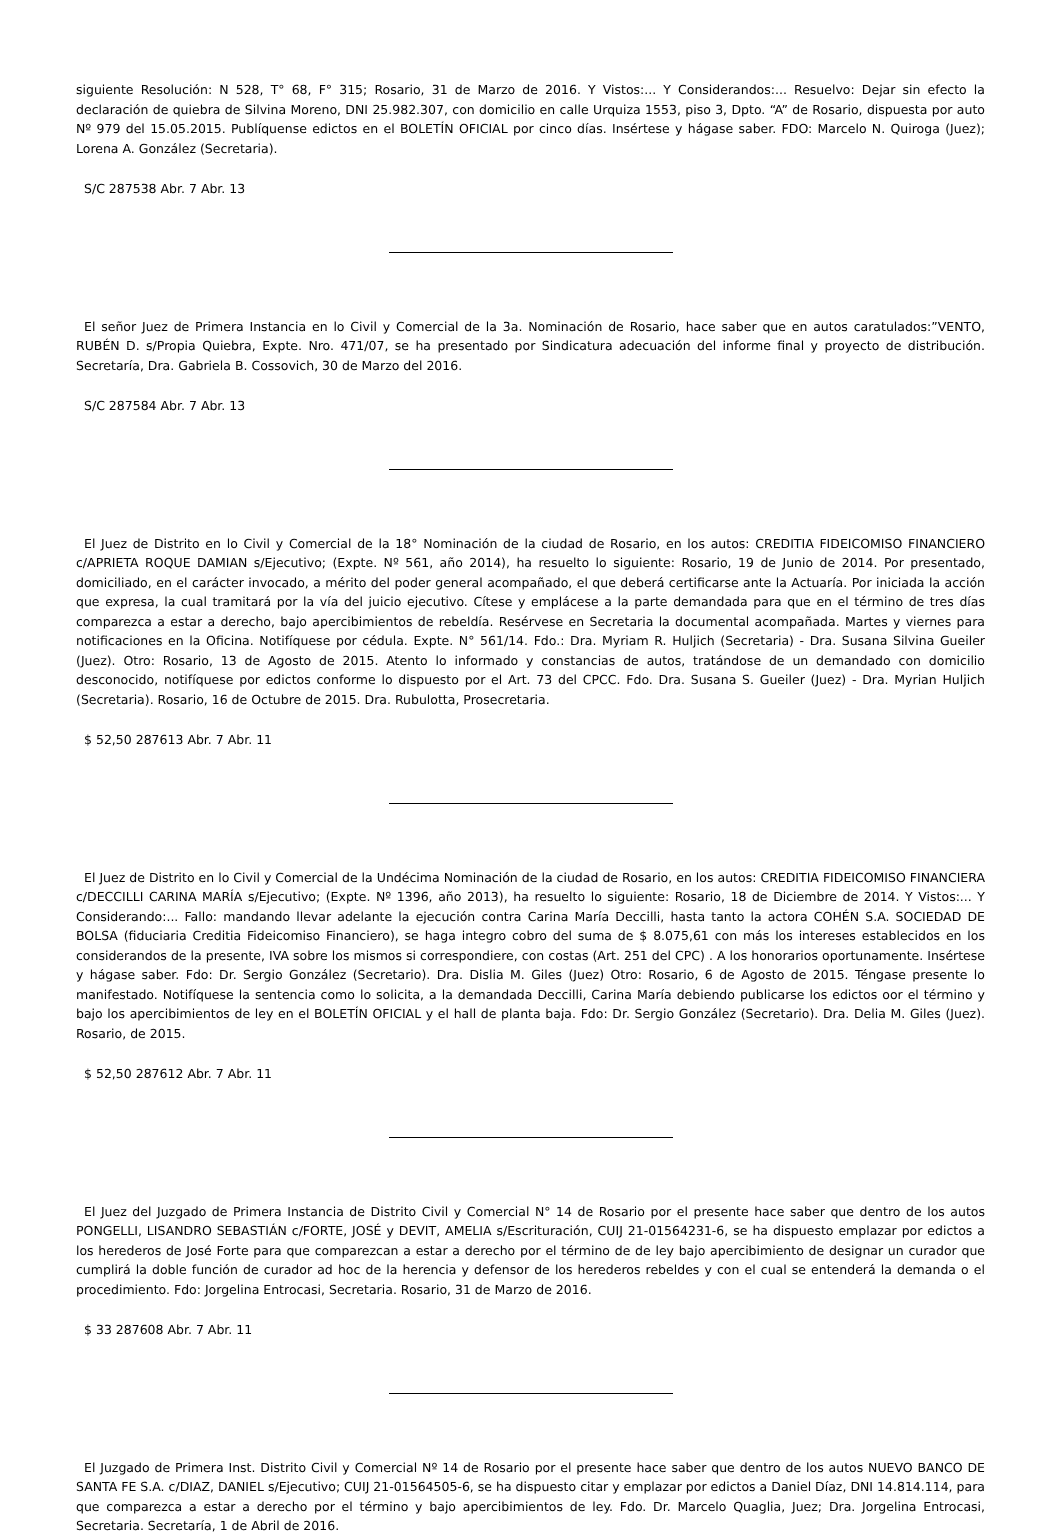siguiente Resolución: N 528, T° 68, F° 315; Rosario, 31 de Marzo de 2016. Y Vistos:... Y Considerandos:... Resuelvo: Dejar sin efecto la declaración de quiebra de Silvina Moreno, DNI 25.982.307, con domicilio en calle Urquiza 1553, piso 3, Dpto. “A” de Rosario, dispuesta por auto Nº 979 del 15.05.2015. Publíquense edictos en el BOLETÍN OFICIAL por cinco días. Insértese y hágase saber. FDO: Marcelo N. Quiroga (Juez); Lorena A. González (Secretaria).
S/C 287538 Abr. 7 Abr. 13
El señor Juez de Primera Instancia en lo Civil y Comercial de la 3a. Nominación de Rosario, hace saber que en autos caratulados:”VENTO, RUBÉN D. s/Propia Quiebra, Expte. Nro. 471/07, se ha presentado por Sindicatura adecuación del informe final y proyecto de distribución. Secretaría, Dra. Gabriela B. Cossovich, 30 de Marzo del 2016.
S/C 287584 Abr. 7 Abr. 13
El Juez de Distrito en lo Civil y Comercial de la 18° Nominación de la ciudad de Rosario, en los autos: CREDITIA FIDEICOMISO FINANCIERO c/APRIETA ROQUE DAMIAN s/Ejecutivo; (Expte. Nº 561, año 2014), ha resuelto lo siguiente: Rosario, 19 de Junio de 2014. Por presentado, domiciliado, en el carácter invocado, a mérito del poder general acompañado, el que deberá certificarse ante la Actuaría. Por iniciada la acción que expresa, la cual tramitará por la vía del juicio ejecutivo. Cítese y emplácese a la parte demandada para que en el término de tres días comparezca a estar a derecho, bajo apercibimientos de rebeldía. Resérvese en Secretaria la documental acompañada. Martes y viernes para notificaciones en la Oficina. Notifíquese por cédula. Expte. N° 561/14. Fdo.: Dra. Myriam R. Huljich (Secretaria) - Dra. Susana Silvina Gueiler (Juez). Otro: Rosario, 13 de Agosto de 2015. Atento lo informado y constancias de autos, tratándose de un demandado con domicilio desconocido, notifíquese por edictos conforme lo dispuesto por el Art. 73 del CPCC. Fdo. Dra. Susana S. Gueiler (Juez) - Dra. Myrian Huljich (Secretaria). Rosario, 16 de Octubre de 2015. Dra. Rubulotta, Prosecretaria.
$ 52,50 287613 Abr. 7 Abr. 11
El Juez de Distrito en lo Civil y Comercial de la Undécima Nominación de la ciudad de Rosario, en los autos: CREDITIA FIDEICOMISO FINANCIERA c/DECCILLI CARINA MARÍA s/Ejecutivo; (Expte. Nº 1396, año 2013), ha resuelto lo siguiente: Rosario, 18 de Diciembre de 2014. Y Vistos:... Y Considerando:... Fallo: mandando llevar adelante la ejecución contra Carina María Deccilli, hasta tanto la actora COHÉN S.A. SOCIEDAD DE BOLSA (fiduciaria Creditia Fideicomiso Financiero), se haga integro cobro del suma de $ 8.075,61 con más los intereses establecidos en los considerandos de la presente, IVA sobre los mismos si correspondiere, con costas (Art. 251 del CPC) . A los honorarios oportunamente. Insértese y hágase saber. Fdo: Dr. Sergio González (Secretario). Dra. Dislia M. Giles (Juez) Otro: Rosario, 6 de Agosto de 2015. Téngase presente lo manifestado. Notifíquese la sentencia como lo solicita, a la demandada Deccilli, Carina María debiendo publicarse los edictos oor el término y bajo los apercibimientos de ley en el BOLETÍN OFICIAL y el hall de planta baja. Fdo: Dr. Sergio González (Secretario). Dra. Delia M. Giles (Juez). Rosario, de 2015.
$ 52,50 287612 Abr. 7 Abr. 11
El Juez del Juzgado de Primera Instancia de Distrito Civil y Comercial N° 14 de Rosario por el presente hace saber que dentro de los autos PONGELLI, LISANDRO SEBASTIÁN c/FORTE, JOSÉ y DEVIT, AMELIA s/Escrituración, CUIJ 21-01564231-6, se ha dispuesto emplazar por edictos a los herederos de José Forte para que comparezcan a estar a derecho por el término de de ley bajo apercibimiento de designar un curador que cumplirá la doble función de curador ad hoc de la herencia y defensor de los herederos rebeldes y con el cual se entenderá la demanda o el procedimiento. Fdo: Jorgelina Entrocasi, Secretaria. Rosario, 31 de Marzo de 2016.
$ 33 287608 Abr. 7 Abr. 11
El Juzgado de Primera Inst. Distrito Civil y Comercial Nº 14 de Rosario por el presente hace saber que dentro de los autos NUEVO BANCO DE SANTA FE S.A. c/DIAZ, DANIEL s/Ejecutivo; CUIJ 21-01564505-6, se ha dispuesto citar y emplazar por edictos a Daniel Díaz, DNI 14.814.114, para que comparezca a estar a derecho por el término y bajo apercibimientos de ley. Fdo. Dr. Marcelo Quaglia, Juez; Dra. Jorgelina Entrocasi, Secretaria. Secretaría, 1 de Abril de 2016.